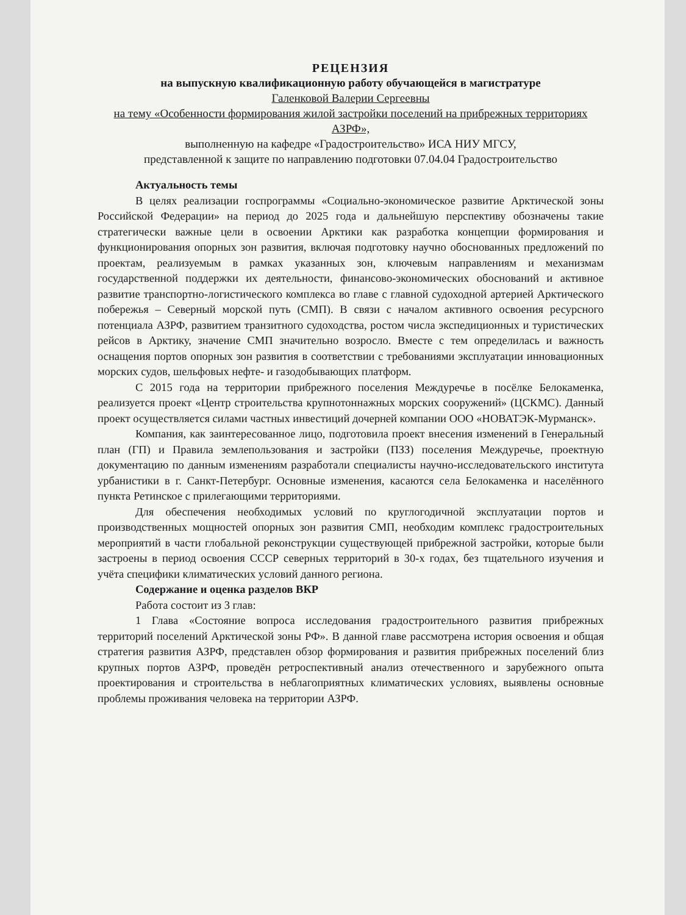РЕЦЕНЗИЯ
на выпускную квалификационную работу обучающейся в магистратуре
Галенковой Валерии Сергеевны
на тему «Особенности формирования жилой застройки поселений на прибрежных территориях АЗРФ»,
выполненную на кафедре «Градостроительство» ИСА НИУ МГСУ,
представленной к защите по направлению подготовки 07.04.04 Градостроительство
Актуальность темы
В целях реализации госпрограммы «Социально-экономическое развитие Арктической зоны Российской Федерации» на период до 2025 года и дальнейшую перспективу обозначены такие стратегически важные цели в освоении Арктики как разработка концепции формирования и функционирования опорных зон развития, включая подготовку научно обоснованных предложений по проектам, реализуемым в рамках указанных зон, ключевым направлениям и механизмам государственной поддержки их деятельности, финансово-экономических обоснований и активное развитие транспортно-логистического комплекса во главе с главной судоходной артерией Арктического побережья – Северный морской путь (СМП). В связи с началом активного освоения ресурсного потенциала АЗРФ, развитием транзитного судоходства, ростом числа экспедиционных и туристических рейсов в Арктику, значение СМП значительно возросло. Вместе с тем определилась и важность оснащения портов опорных зон развития в соответствии с требованиями эксплуатации инновационных морских судов, шельфовых нефте- и газодобывающих платформ.
С 2015 года на территории прибрежного поселения Междуречье в посёлке Белокаменка, реализуется проект «Центр строительства крупнотоннажных морских сооружений» (ЦСКМС). Данный проект осуществляется силами частных инвестиций дочерней компании ООО «НОВАТЭК-Мурманск».
Компания, как заинтересованное лицо, подготовила проект внесения изменений в Генеральный план (ГП) и Правила землепользования и застройки (ПЗЗ) поселения Междуречье, проектную документацию по данным изменениям разработали специалисты научно-исследовательского института урбанистики в г. Санкт-Петербург. Основные изменения, касаются села Белокаменка и населённого пункта Ретинское с прилегающими территориями.
Для обеспечения необходимых условий по круглогодичной эксплуатации портов и производственных мощностей опорных зон развития СМП, необходим комплекс градостроительных мероприятий в части глобальной реконструкции существующей прибрежной застройки, которые были застроены в период освоения СССР северных территорий в 30-х годах, без тщательного изучения и учёта специфики климатических условий данного региона.
Содержание и оценка разделов ВКР
Работа состоит из 3 глав:
1 Глава «Состояние вопроса исследования градостроительного развития прибрежных территорий поселений Арктической зоны РФ». В данной главе рассмотрена история освоения и общая стратегия развития АЗРФ, представлен обзор формирования и развития прибрежных поселений близ крупных портов АЗРФ, проведён ретроспективный анализ отечественного и зарубежного опыта проектирования и строительства в неблагоприятных климатических условиях, выявлены основные проблемы проживания человека на территории АЗРФ.